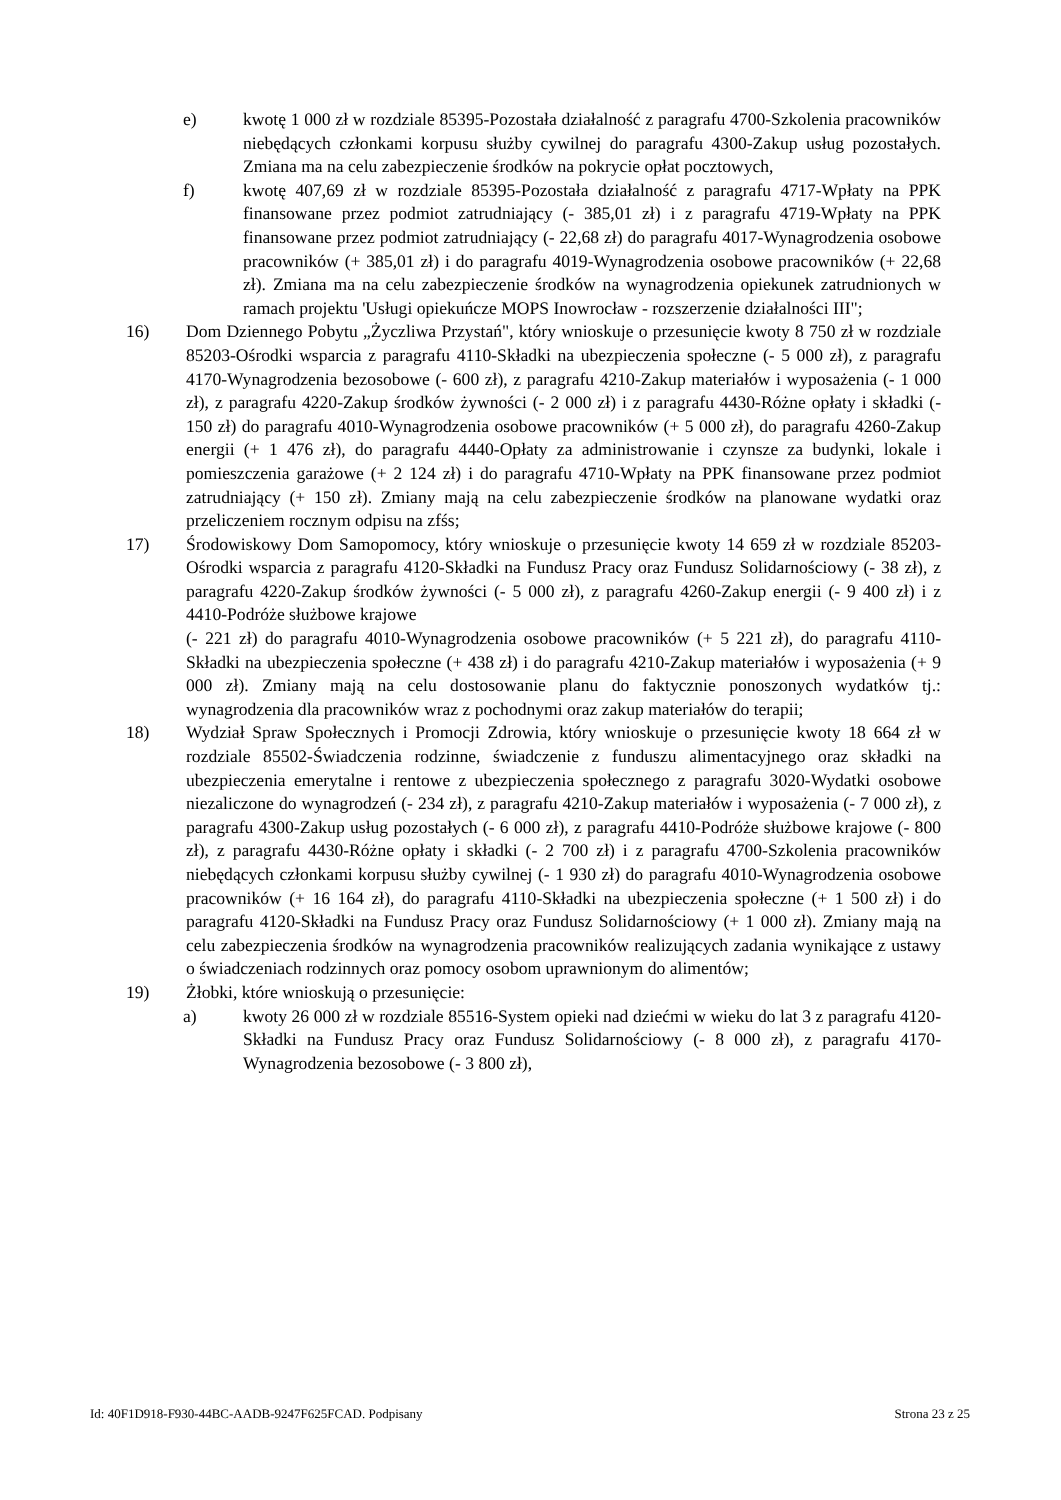e) kwotę 1 000 zł w rozdziale 85395-Pozostała działalność z paragrafu 4700-Szkolenia pracowników niebędących członkami korpusu służby cywilnej do paragrafu 4300-Zakup usług pozostałych. Zmiana ma na celu zabezpieczenie środków na pokrycie opłat pocztowych,
f) kwotę 407,69 zł w rozdziale 85395-Pozostała działalność z paragrafu 4717-Wpłaty na PPK finansowane przez podmiot zatrudniający (- 385,01 zł) i z paragrafu 4719-Wpłaty na PPK finansowane przez podmiot zatrudniający (- 22,68 zł) do paragrafu 4017-Wynagrodzenia osobowe pracowników (+ 385,01 zł) i do paragrafu 4019-Wynagrodzenia osobowe pracowników (+ 22,68 zł). Zmiana ma na celu zabezpieczenie środków na wynagrodzenia opiekunek zatrudnionych w ramach projektu 'Usługi opiekuńcze MOPS Inowrocław - rozszerzenie działalności III";
16) Dom Dziennego Pobytu „Życzliwa Przystań", który wnioskuje o przesunięcie kwoty 8 750 zł w rozdziale 85203-Ośrodki wsparcia z paragrafu 4110-Składki na ubezpieczenia społeczne (- 5 000 zł), z paragrafu 4170-Wynagrodzenia bezosobowe (- 600 zł), z paragrafu 4210-Zakup materiałów i wyposażenia (- 1 000 zł), z paragrafu 4220-Zakup środków żywności (- 2 000 zł) i z paragrafu 4430-Różne opłaty i składki (- 150 zł) do paragrafu 4010-Wynagrodzenia osobowe pracowników (+ 5 000 zł), do paragrafu 4260-Zakup energii (+ 1 476 zł), do paragrafu 4440-Opłaty za administrowanie i czynsze za budynki, lokale i pomieszczenia garażowe (+ 2 124 zł) i do paragrafu 4710-Wpłaty na PPK finansowane przez podmiot zatrudniający (+ 150 zł). Zmiany mają na celu zabezpieczenie środków na planowane wydatki oraz przeliczeniem rocznym odpisu na zfśs;
17) Środowiskowy Dom Samopomocy, który wnioskuje o przesunięcie kwoty 14 659 zł w rozdziale 85203- Ośrodki wsparcia z paragrafu 4120-Składki na Fundusz Pracy oraz Fundusz Solidarnościowy (- 38 zł), z paragrafu 4220-Zakup środków żywności (- 5 000 zł), z paragrafu 4260-Zakup energii (- 9 400 zł) i z 4410-Podróże służbowe krajowe
(- 221 zł) do paragrafu 4010-Wynagrodzenia osobowe pracowników (+ 5 221 zł), do paragrafu 4110-Składki na ubezpieczenia społeczne (+ 438 zł) i do paragrafu 4210-Zakup materiałów i wyposażenia (+ 9 000 zł). Zmiany mają na celu dostosowanie planu do faktycznie ponoszonych wydatków tj.: wynagrodzenia dla pracowników wraz z pochodnymi oraz zakup materiałów do terapii;
18) Wydział Spraw Społecznych i Promocji Zdrowia, który wnioskuje o przesunięcie kwoty 18 664 zł w rozdziale 85502-Świadczenia rodzinne, świadczenie z funduszu alimentacyjnego oraz składki na ubezpieczenia emerytalne i rentowe z ubezpieczenia społecznego z paragrafu 3020-Wydatki osobowe niezaliczone do wynagrodzeń (- 234 zł), z paragrafu 4210-Zakup materiałów i wyposażenia (- 7 000 zł), z paragrafu 4300-Zakup usług pozostałych (- 6 000 zł), z paragrafu 4410-Podróże służbowe krajowe (- 800 zł), z paragrafu 4430-Różne opłaty i składki (- 2 700 zł) i z paragrafu 4700-Szkolenia pracowników niebędących członkami korpusu służby cywilnej (- 1 930 zł) do paragrafu 4010-Wynagrodzenia osobowe pracowników (+ 16 164 zł), do paragrafu 4110-Składki na ubezpieczenia społeczne (+ 1 500 zł) i do paragrafu 4120-Składki na Fundusz Pracy oraz Fundusz Solidarnościowy (+ 1 000 zł). Zmiany mają na celu zabezpieczenia środków na wynagrodzenia pracowników realizujących zadania wynikające z ustawy o świadczeniach rodzinnych oraz pomocy osobom uprawnionym do alimentów;
19) Żłobki, które wnioskują o przesunięcie:
a) kwoty 26 000 zł w rozdziale 85516-System opieki nad dziećmi w wieku do lat 3 z paragrafu 4120-Składki na Fundusz Pracy oraz Fundusz Solidarnościowy (- 8 000 zł), z paragrafu 4170-Wynagrodzenia bezosobowe (- 3 800 zł),
Id: 40F1D918-F930-44BC-AADB-9247F625FCAD. Podpisany Strona 23 z 25